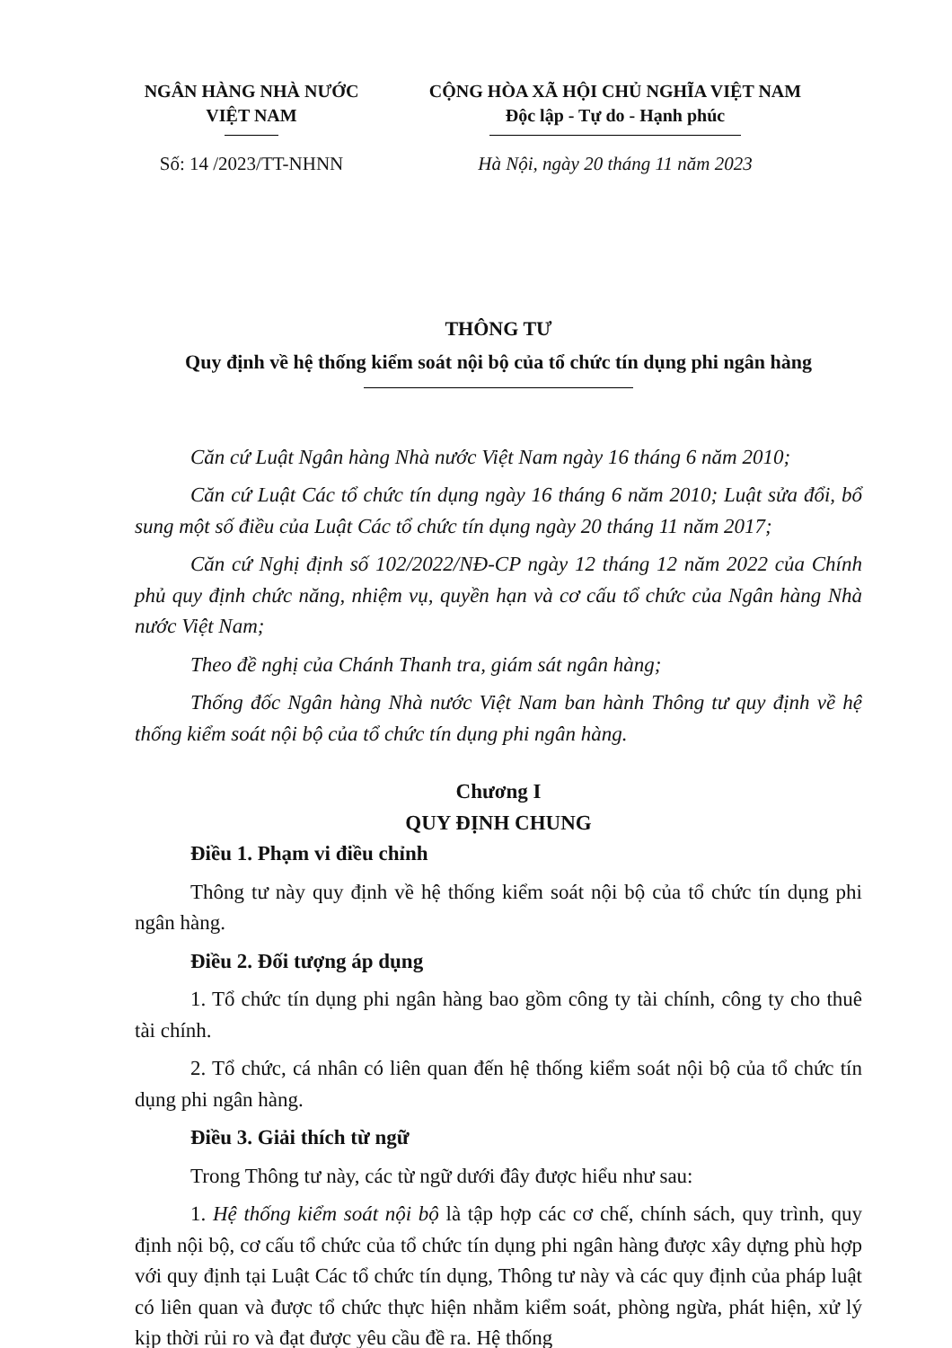NGÂN HÀNG NHÀ NƯỚC
VIỆT NAM
CỘNG HÒA XÃ HỘI CHỦ NGHĨA VIỆT NAM
Độc lập - Tự do - Hạnh phúc
Số: 14 /2023/TT-NHNN Hà Nội, ngày 20 tháng 11 năm 2023
THÔNG TƯ
Quy định về hệ thống kiểm soát nội bộ của tổ chức tín dụng phi ngân hàng
Căn cứ Luật Ngân hàng Nhà nước Việt Nam ngày 16 tháng 6 năm 2010;
Căn cứ Luật Các tổ chức tín dụng ngày 16 tháng 6 năm 2010; Luật sửa đổi, bổ sung một số điều của Luật Các tổ chức tín dụng ngày 20 tháng 11 năm 2017;
Căn cứ Nghị định số 102/2022/NĐ-CP ngày 12 tháng 12 năm 2022 của Chính phủ quy định chức năng, nhiệm vụ, quyền hạn và cơ cấu tổ chức của Ngân hàng Nhà nước Việt Nam;
Theo đề nghị của Chánh Thanh tra, giám sát ngân hàng;
Thống đốc Ngân hàng Nhà nước Việt Nam ban hành Thông tư quy định về hệ thống kiểm soát nội bộ của tổ chức tín dụng phi ngân hàng.
Chương I
QUY ĐỊNH CHUNG
Điều 1. Phạm vi điều chỉnh
Thông tư này quy định về hệ thống kiểm soát nội bộ của tổ chức tín dụng phi ngân hàng.
Điều 2. Đối tượng áp dụng
1. Tổ chức tín dụng phi ngân hàng bao gồm công ty tài chính, công ty cho thuê tài chính.
2. Tổ chức, cá nhân có liên quan đến hệ thống kiểm soát nội bộ của tổ chức tín dụng phi ngân hàng.
Điều 3. Giải thích từ ngữ
Trong Thông tư này, các từ ngữ dưới đây được hiểu như sau:
1. Hệ thống kiểm soát nội bộ là tập hợp các cơ chế, chính sách, quy trình, quy định nội bộ, cơ cấu tổ chức của tổ chức tín dụng phi ngân hàng được xây dựng phù hợp với quy định tại Luật Các tổ chức tín dụng, Thông tư này và các quy định của pháp luật có liên quan và được tổ chức thực hiện nhằm kiểm soát, phòng ngừa, phát hiện, xử lý kịp thời rủi ro và đạt được yêu cầu đề ra. Hệ thống